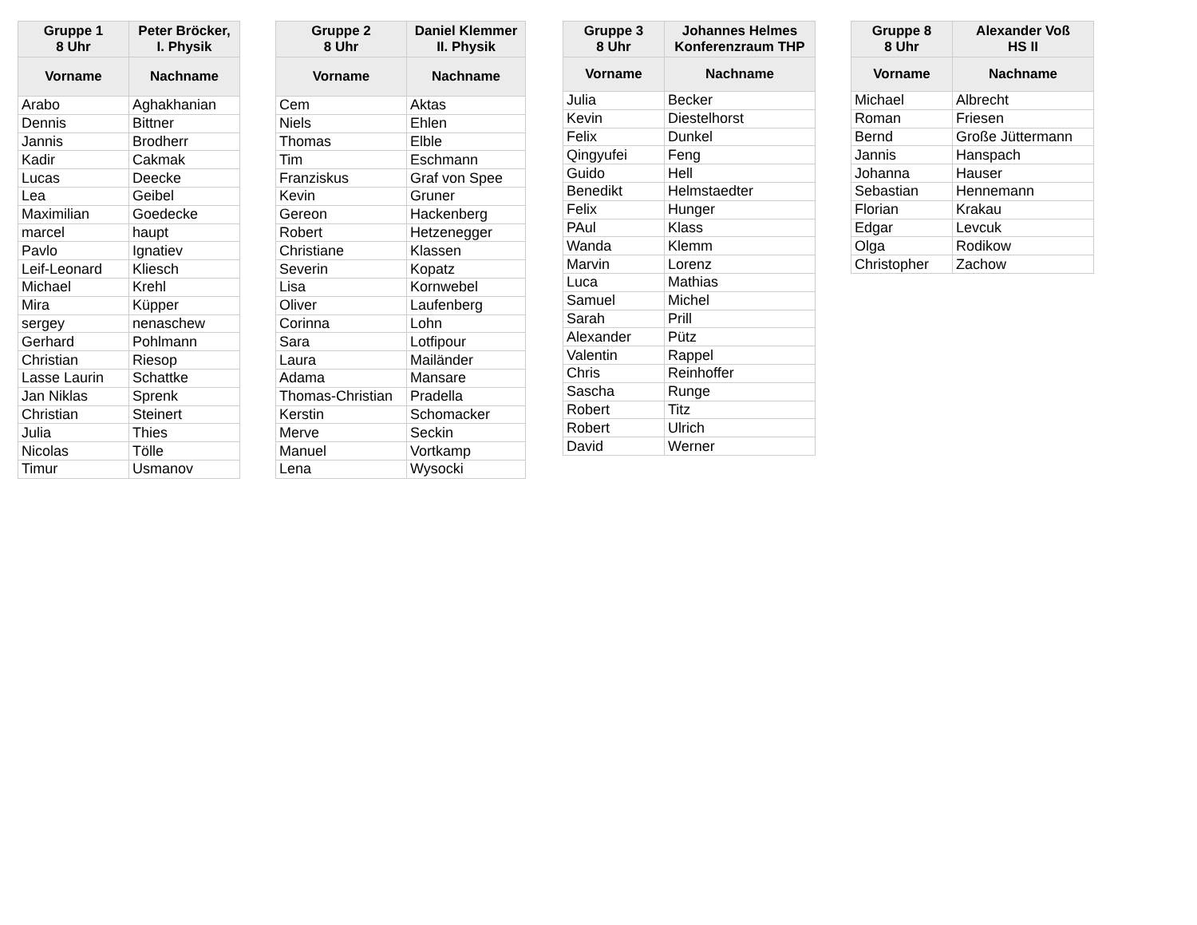| Gruppe 1 8 Uhr | Peter Bröcker, I. Physik |
| --- | --- |
| Vorname | Nachname |
| Arabo | Aghakhanian |
| Dennis | Bittner |
| Jannis | Brodherr |
| Kadir | Cakmak |
| Lucas | Deecke |
| Lea | Geibel |
| Maximilian | Goedecke |
| marcel | haupt |
| Pavlo | Ignatiev |
| Leif-Leonard | Kliesch |
| Michael | Krehl |
| Mira | Küpper |
| sergey | nenaschew |
| Gerhard | Pohlmann |
| Christian | Riesop |
| Lasse Laurin | Schattke |
| Jan Niklas | Sprenk |
| Christian | Steinert |
| Julia | Thies |
| Nicolas | Tölle |
| Timur | Usmanov |
| Gruppe 2 8 Uhr | Daniel Klemmer II. Physik |
| --- | --- |
| Vorname | Nachname |
| Cem | Aktas |
| Niels | Ehlen |
| Thomas | Elble |
| Tim | Eschmann |
| Franziskus | Graf von Spee |
| Kevin | Gruner |
| Gereon | Hackenberg |
| Robert | Hetzenegger |
| Christiane | Klassen |
| Severin | Kopatz |
| Lisa | Kornwebel |
| Oliver | Laufenberg |
| Corinna | Lohn |
| Sara | Lotfipour |
| Laura | Mailänder |
| Adama | Mansare |
| Thomas-Christian | Pradella |
| Kerstin | Schomacker |
| Merve | Seckin |
| Manuel | Vortkamp |
| Lena | Wysocki |
| Gruppe 3 8 Uhr | Johannes Helmes Konferenzraum THP |
| --- | --- |
| Vorname | Nachname |
| Julia | Becker |
| Kevin | Diestelhorst |
| Felix | Dunkel |
| Qingyufei | Feng |
| Guido | Hell |
| Benedikt | Helmstaedter |
| Felix | Hunger |
| PAul | Klass |
| Wanda | Klemm |
| Marvin | Lorenz |
| Luca | Mathias |
| Samuel | Michel |
| Sarah | Prill |
| Alexander | Pütz |
| Valentin | Rappel |
| Chris | Reinhoffer |
| Sascha | Runge |
| Robert | Titz |
| Robert | Ulrich |
| David | Werner |
| Gruppe 8 8 Uhr | Alexander Voß HS II |
| --- | --- |
| Vorname | Nachname |
| Michael | Albrecht |
| Roman | Friesen |
| Bernd | Große Jüttermann |
| Jannis | Hanspach |
| Johanna | Hauser |
| Sebastian | Hennemann |
| Florian | Krakau |
| Edgar | Levcuk |
| Olga | Rodikow |
| Christopher | Zachow |